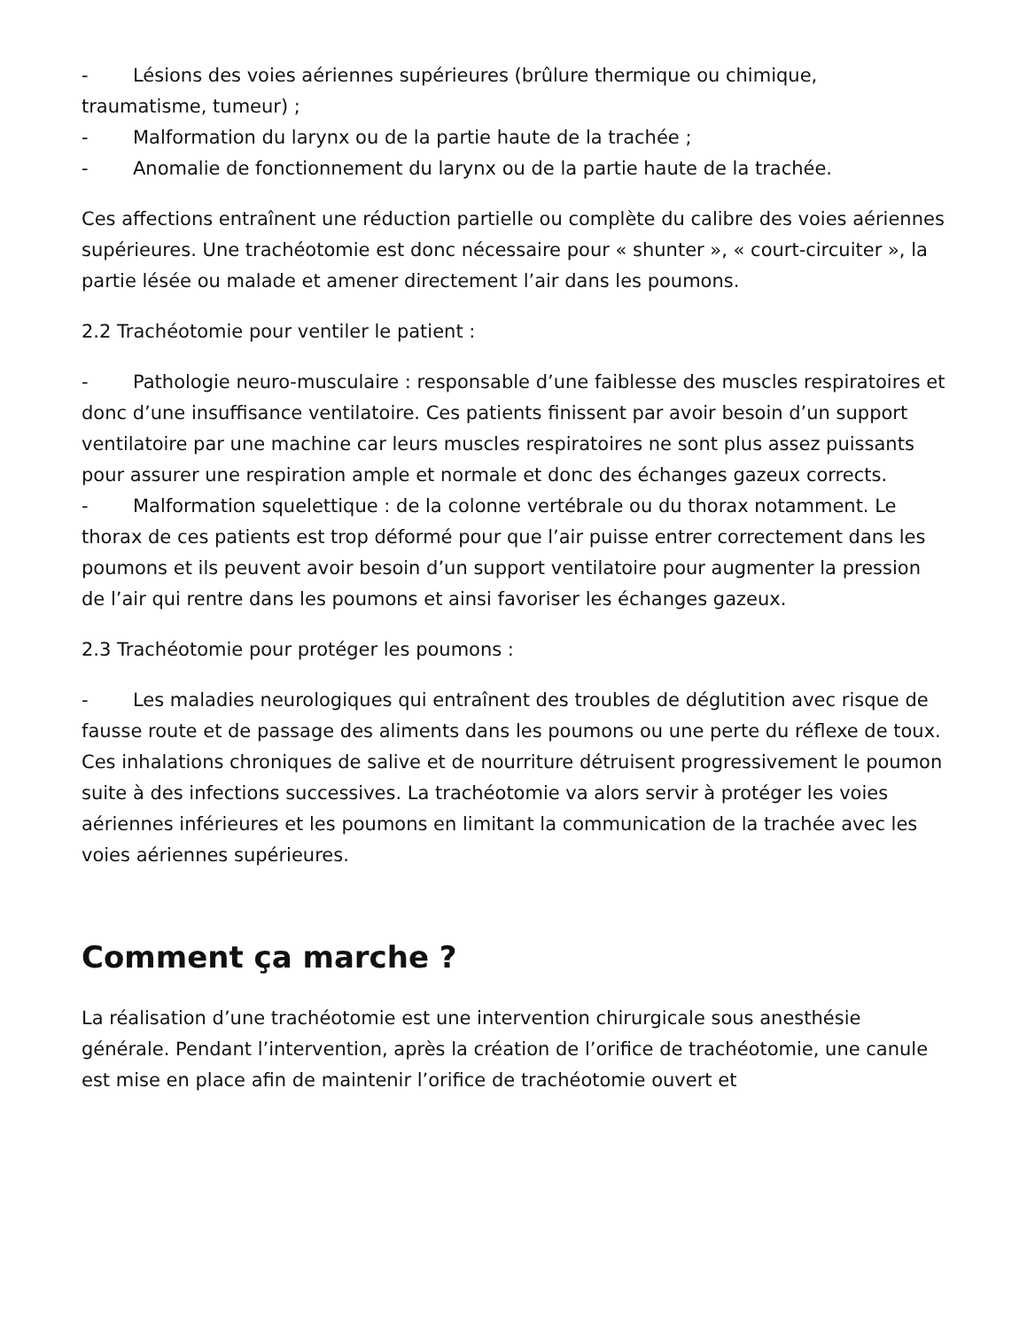- Lésions des voies aériennes supérieures (brûlure thermique ou chimique, traumatisme, tumeur) ;
- Malformation du larynx ou de la partie haute de la trachée ;
- Anomalie de fonctionnement du larynx ou de la partie haute de la trachée.
Ces affections entraînent une réduction partielle ou complète du calibre des voies aériennes supérieures. Une trachéotomie est donc nécessaire pour « shunter », « court-circuiter », la partie lésée ou malade et amener directement l’air dans les poumons.
2.2 Trachéotomie pour ventiler le patient :
- Pathologie neuro-musculaire : responsable d’une faiblesse des muscles respiratoires et donc d’une insuffisance ventilatoire. Ces patients finissent par avoir besoin d’un support ventilatoire par une machine car leurs muscles respiratoires ne sont plus assez puissants pour assurer une respiration ample et normale et donc des échanges gazeux corrects.
- Malformation squelettique : de la colonne vertébrale ou du thorax notamment. Le thorax de ces patients est trop déformé pour que l’air puisse entrer correctement dans les poumons et ils peuvent avoir besoin d’un support ventilatoire pour augmenter la pression de l’air qui rentre dans les poumons et ainsi favoriser les échanges gazeux.
2.3 Trachéotomie pour protéger les poumons :
- Les maladies neurologiques qui entraînent des troubles de déglutition avec risque de fausse route et de passage des aliments dans les poumons ou une perte du réflexe de toux. Ces inhalations chroniques de salive et de nourriture détruisent progressivement le poumon suite à des infections successives. La trachéotomie va alors servir à protéger les voies aériennes inférieures et les poumons en limitant la communication de la trachée avec les voies aériennes supérieures.
Comment ça marche ?
La réalisation d’une trachéotomie est une intervention chirurgicale sous anesthésie générale. Pendant l’intervention, après la création de l’orifice de trachéotomie, une canule est mise en place afin de maintenir l’orifice de trachéotomie ouvert et